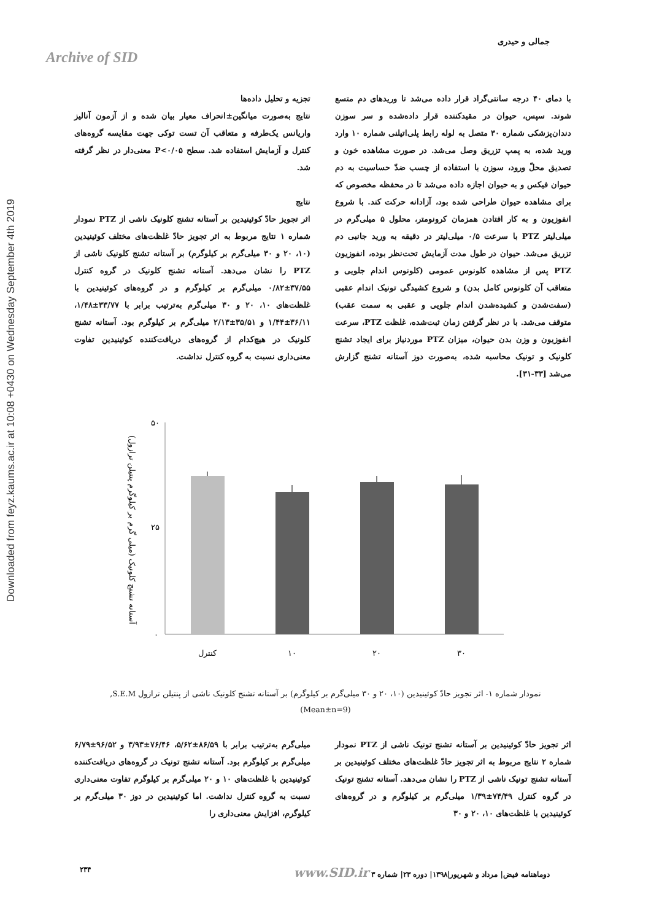Downloaded from feyz.kaums.ac.ir at 10:08 +0430 on Wednesday September 4th 2019
Archive of SID
جمالی و حیدری
با دمای ۴۰ درجه سانتی‌گراد قرار داده می‌شد تا وریدهای دم متسع شوند. سپس، حیوان در مقیدکننده قرار داده‌شده و سر سوزن دندان‌پزشکی شماره ۳۰ متصل به لوله رابط پلی‌اتیلنی شماره ۱۰ وارد ورید شده، به پمپ تزریق وصل می‌شد. در صورت مشاهده خون و تصدیق محلّ ورود، سوزن با استفاده از چسب ضدّ حساسیت به دم حیوان فیکس و به حیوان اجازه داده می‌شد تا در محفظه مخصوص که برای مشاهده حیوان طراحی شده بود، آزادانه حرکت کند. با شروع انفوزیون و به کار افتادن همزمان کرونومتر، محلول ۵ میلی‌گرم در میلی‌لیتر PTZ با سرعت ۰/۵ میلی‌لیتر در دقیقه به ورید جانبی دم تزریق می‌شد. حیوان در طول مدت آزمایش تحت‌نظر بوده، انفوزیون PTZ پس از مشاهده کلونوس عمومی (کلونوس اندام جلویی و متعاقب آن کلونوس کامل بدن) و شروع کشیدگی تونیک اندام عقبی (سفت‌شدن و کشیده‌شدن اندام جلویی و عقبی به سمت عقب) متوقف می‌شد. با در نظر گرفتن زمان ثبت‌شده، غلظت PTZ، سرعت انفوزیون و وزن بدن حیوان، میزان PTZ موردنیاز برای ایجاد تشنج کلونیک و تونیک محاسبه شده، به‌صورت دوز آستانه تشنج گزارش می‌شد [۳۳-۳۱].
تجزیه و تحلیل داده‌ها
نتایج به‌صورت میانگین±انحراف معیار بیان شده و از آزمون آنالیز واریانس یک‌طرفه و متعاقب آن تست توکی جهت مقایسه گروه‌های کنترل و آزمایش استفاده شد. سطح P<۰/۰۵ معنی‌دار در نظر گرفته شد.
نتایج
اثر تجویز حادّ کوئینیدین بر آستانه تشنج کلونیک ناشی از PTZ نمودار شماره ۱ نتایج مربوط به اثر تجویز حادّ غلظت‌های مختلف کوئینیدین (۱۰، ۲۰ و ۳۰ میلی‌گرم بر کیلوگرم) بر آستانه تشنج کلونیک ناشی از PTZ را نشان می‌دهد. آستانه تشنج کلونیک در گروه کنترل ۳۷/۵۵±۰/۸۲ میلی‌گرم بر کیلوگرم و در گروه‌های کوئینیدین با غلظت‌های ۱۰، ۲۰ و ۳۰ میلی‌گرم به‌ترتیب برابر با ۳۳/۷۷±۱/۴۸، ۳۶/۱۱±۱/۴۴ و ۳۵/۵۱±۲/۱۳ میلی‌گرم بر کیلوگرم بود. آستانه تشنج کلونیک در هیچ‌کدام از گروه‌های دریافت‌کننده کوئینیدین تفاوت معنی‌داری نسبت به گروه کنترل نداشت.
آستانه تشنج کلونیک (میلی گرم بر کیلوگرم پنتیلن ترازول)
۵۰
۲۵
۰
کنترل
۱۰
۲۰
۳۰
نمودار شماره ۱- اثر تجویز حادّ کوئینیدین (۱۰، ۲۰ و ۳۰ میلی‌گرم بر کیلوگرم) بر آستانه تشنج کلونیک ناشی از پنتیلن ترازول S.E.M,
(Mean±n=9)
اثر تجویز حادّ کوئینیدین بر آستانه تشنج تونیک ناشی از PTZ نمودار شماره ۲ نتایج مربوط به اثر تجویز حادّ غلظت‌های مختلف کوئینیدین بر آستانه تشنج تونیک ناشی از PTZ را نشان می‌دهد. آستانه تشنج تونیک در گروه کنترل ۷۴/۴۹±۱/۳۹ میلی‌گرم بر کیلوگرم و در گروه‌های کوئینیدین با غلظت‌های ۱۰، ۲۰ و ۳۰
میلی‌گرم به‌ترتیب برابر با ۸۶/۵۹±۵/۶۲، ۷۶/۴۶±۳/۹۳ و ۹۶/۵۲±۶/۷۹ میلی‌گرم بر کیلوگرم بود. آستانه تشنج تونیک در گروه‌های دریافت‌کننده کوئینیدین با غلظت‌های ۱۰ و ۲۰ میلی‌گرم بر کیلوگرم تفاوت معنی‌داری نسبت به گروه کنترل نداشت. اما کوئینیدین در دوز ۳۰ میلی‌گرم بر کیلوگرم، افزایش معنی‌داری را
دوماهنامه فیض| مرداد و شهریور|۱۳۹۸| دوره ۲۳| شماره ۳ www.SID.ir ۲۳۴